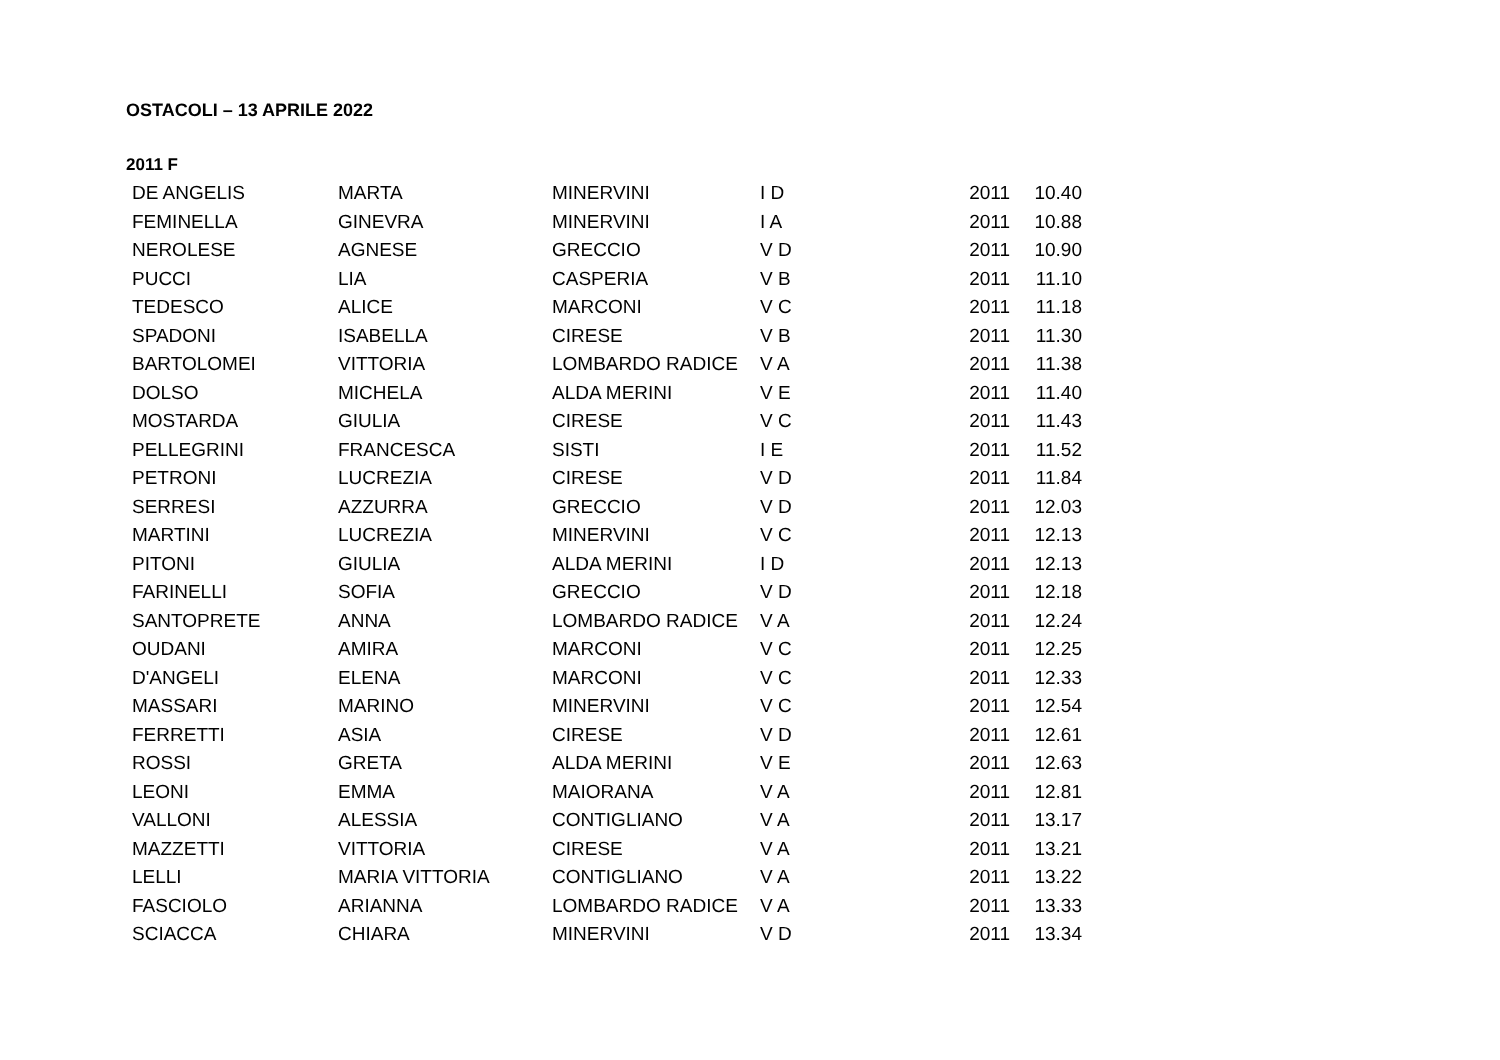OSTACOLI – 13 APRILE 2022
2011 F
| DE ANGELIS | MARTA | MINERVINI | I D | 2011 | 10.40 |
| FEMINELLA | GINEVRA | MINERVINI | I A | 2011 | 10.88 |
| NEROLESE | AGNESE | GRECCIO | V D | 2011 | 10.90 |
| PUCCI | LIA | CASPERIA | V B | 2011 | 11.10 |
| TEDESCO | ALICE | MARCONI | V C | 2011 | 11.18 |
| SPADONI | ISABELLA | CIRESE | V B | 2011 | 11.30 |
| BARTOLOMEI | VITTORIA | LOMBARDO RADICE | V A | 2011 | 11.38 |
| DOLSO | MICHELA | ALDA MERINI | V E | 2011 | 11.40 |
| MOSTARDA | GIULIA | CIRESE | V C | 2011 | 11.43 |
| PELLEGRINI | FRANCESCA | SISTI | I E | 2011 | 11.52 |
| PETRONI | LUCREZIA | CIRESE | V D | 2011 | 11.84 |
| SERRESI | AZZURRA | GRECCIO | V D | 2011 | 12.03 |
| MARTINI | LUCREZIA | MINERVINI | V C | 2011 | 12.13 |
| PITONI | GIULIA | ALDA MERINI | I D | 2011 | 12.13 |
| FARINELLI | SOFIA | GRECCIO | V D | 2011 | 12.18 |
| SANTOPRETE | ANNA | LOMBARDO RADICE | V A | 2011 | 12.24 |
| OUDANI | AMIRA | MARCONI | V C | 2011 | 12.25 |
| D'ANGELI | ELENA | MARCONI | V C | 2011 | 12.33 |
| MASSARI | MARINO | MINERVINI | V C | 2011 | 12.54 |
| FERRETTI | ASIA | CIRESE | V D | 2011 | 12.61 |
| ROSSI | GRETA | ALDA MERINI | V E | 2011 | 12.63 |
| LEONI | EMMA | MAIORANA | V A | 2011 | 12.81 |
| VALLONI | ALESSIA | CONTIGLIANO | V A | 2011 | 13.17 |
| MAZZETTI | VITTORIA | CIRESE | V A | 2011 | 13.21 |
| LELLI | MARIA VITTORIA | CONTIGLIANO | V A | 2011 | 13.22 |
| FASCIOLO | ARIANNA | LOMBARDO RADICE | V A | 2011 | 13.33 |
| SCIACCA | CHIARA | MINERVINI | V D | 2011 | 13.34 |